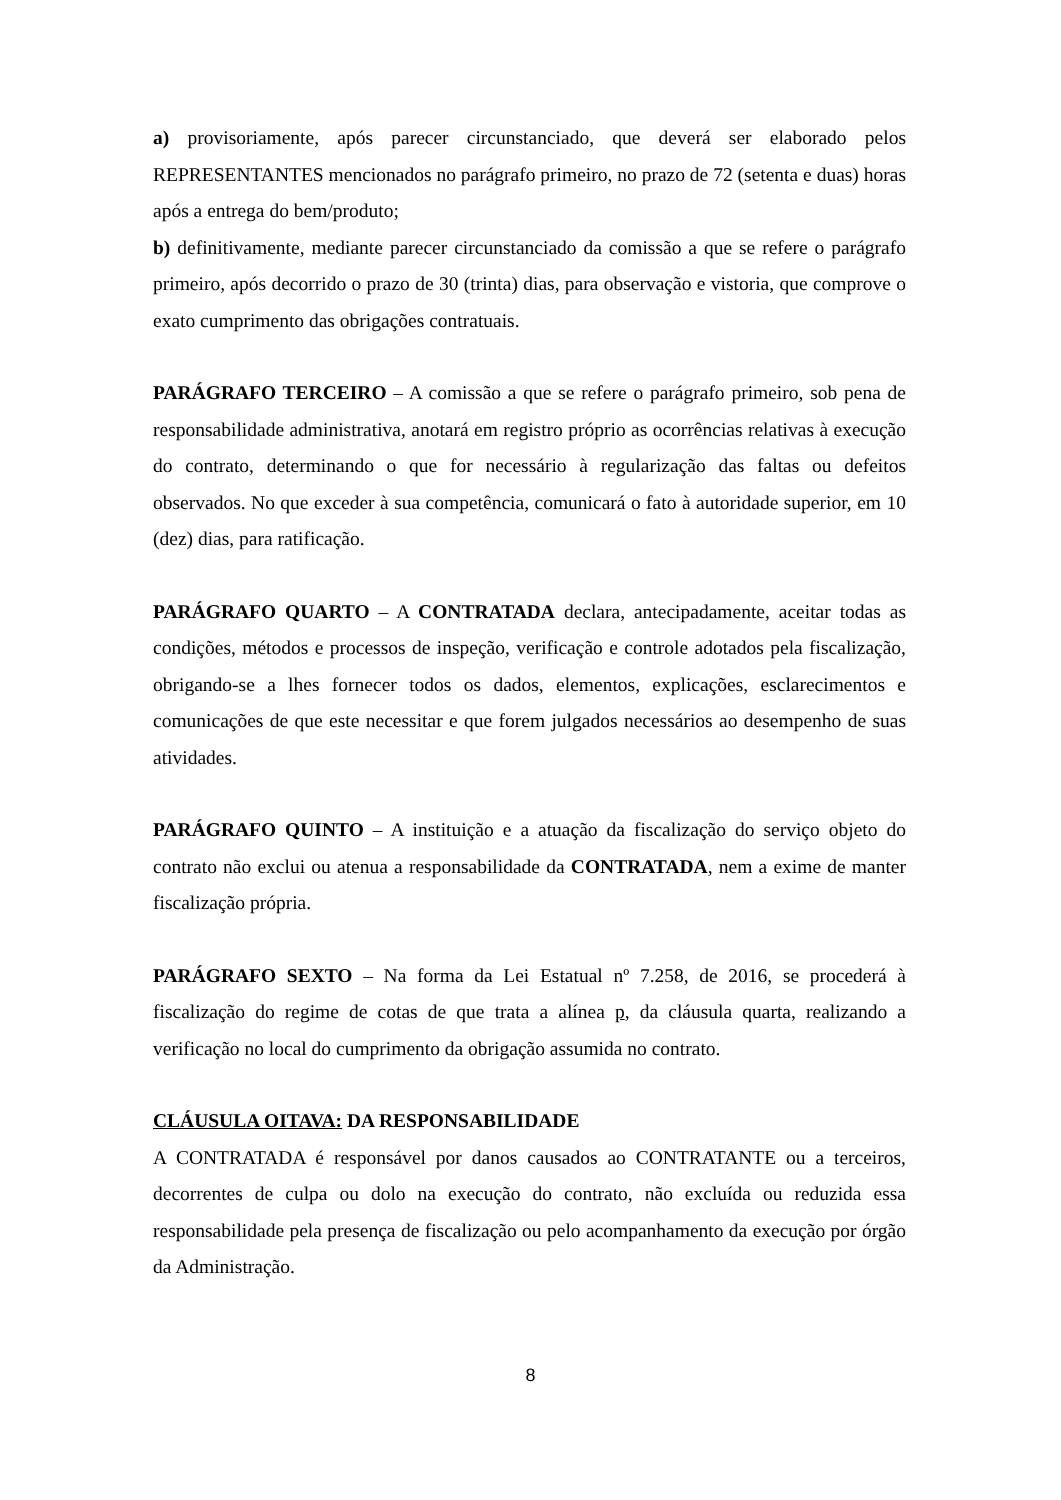a) provisoriamente, após parecer circunstanciado, que deverá ser elaborado pelos REPRESENTANTES mencionados no parágrafo primeiro, no prazo de 72 (setenta e duas) horas após a entrega do bem/produto;
b) definitivamente, mediante parecer circunstanciado da comissão a que se refere o parágrafo primeiro, após decorrido o prazo de 30 (trinta) dias, para observação e vistoria, que comprove o exato cumprimento das obrigações contratuais.
PARÁGRAFO TERCEIRO – A comissão a que se refere o parágrafo primeiro, sob pena de responsabilidade administrativa, anotará em registro próprio as ocorrências relativas à execução do contrato, determinando o que for necessário à regularização das faltas ou defeitos observados. No que exceder à sua competência, comunicará o fato à autoridade superior, em 10 (dez) dias, para ratificação.
PARÁGRAFO QUARTO – A CONTRATADA declara, antecipadamente, aceitar todas as condições, métodos e processos de inspeção, verificação e controle adotados pela fiscalização, obrigando-se a lhes fornecer todos os dados, elementos, explicações, esclarecimentos e comunicações de que este necessitar e que forem julgados necessários ao desempenho de suas atividades.
PARÁGRAFO QUINTO – A instituição e a atuação da fiscalização do serviço objeto do contrato não exclui ou atenua a responsabilidade da CONTRATADA, nem a exime de manter fiscalização própria.
PARÁGRAFO SEXTO – Na forma da Lei Estatual nº 7.258, de 2016, se procederá à fiscalização do regime de cotas de que trata a alínea p, da cláusula quarta, realizando a verificação no local do cumprimento da obrigação assumida no contrato.
CLÁUSULA OITAVA: DA RESPONSABILIDADE
A CONTRATADA é responsável por danos causados ao CONTRATANTE ou a terceiros, decorrentes de culpa ou dolo na execução do contrato, não excluída ou reduzida essa responsabilidade pela presença de fiscalização ou pelo acompanhamento da execução por órgão da Administração.
8